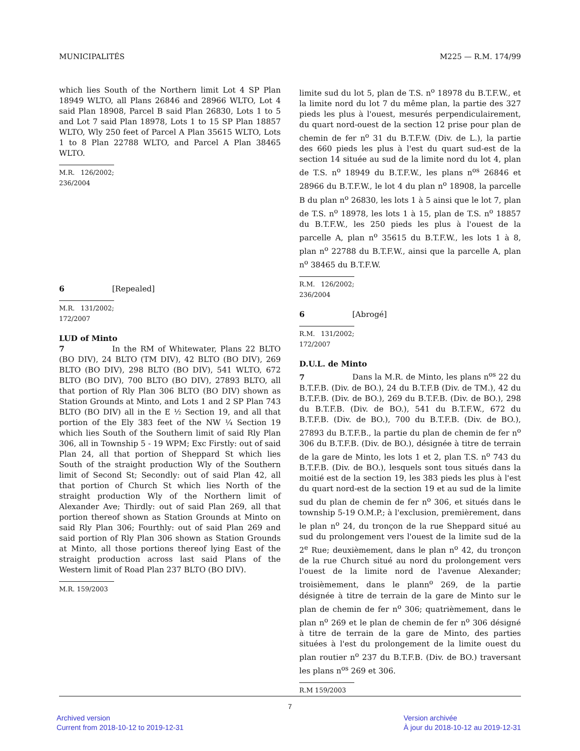MUNICIPALITÉS M225 — R.M. 174/99
which lies South of the Northern limit Lot 4 SP Plan 18949 WLTO, all Plans 26846 and 28966 WLTO, Lot 4 said Plan 18908, Parcel B said Plan 26830, Lots 1 to 5 and Lot 7 said Plan 18978, Lots 1 to 15 SP Plan 18857 WLTO, Wly 250 feet of Parcel A Plan 35615 WLTO, Lots 1 to 8 Plan 22788 WLTO, and Parcel A Plan 38465 WLTO.
M.R. 126/2002; 236/2004
6 [Repealed]
M.R. 131/2002; 172/2007
LUD of Minto
7 In the RM of Whitewater, Plans 22 BLTO (BO DIV), 24 BLTO (TM DIV), 42 BLTO (BO DIV), 269 BLTO (BO DIV), 298 BLTO (BO DIV), 541 WLTO, 672 BLTO (BO DIV), 700 BLTO (BO DIV), 27893 BLTO, all that portion of Rly Plan 306 BLTO (BO DIV) shown as Station Grounds at Minto, and Lots 1 and 2 SP Plan 743 BLTO (BO DIV) all in the E ½ Section 19, and all that portion of the Ely 383 feet of the NW ¼ Section 19 which lies South of the Southern limit of said Rly Plan 306, all in Township 5 - 19 WPM; Exc Firstly: out of said Plan 24, all that portion of Sheppard St which lies South of the straight production Wly of the Southern limit of Second St; Secondly: out of said Plan 42, all that portion of Church St which lies North of the straight production Wly of the Northern limit of Alexander Ave; Thirdly: out of said Plan 269, all that portion thereof shown as Station Grounds at Minto on said Rly Plan 306; Fourthly: out of said Plan 269 and said portion of Rly Plan 306 shown as Station Grounds at Minto, all those portions thereof lying East of the straight production across last said Plans of the Western limit of Road Plan 237 BLTO (BO DIV).
M.R. 159/2003
limite sud du lot 5, plan de T.S. n<sup>o</sup> 18978 du B.T.F.W., et la limite nord du lot 7 du même plan, la partie des 327 pieds les plus à l'ouest, mesurés perpendiculairement, du quart nord-ouest de la section 12 prise pour plan de chemin de fer n<sup>o</sup> 31 du B.T.F.W. (Div. de L.), la partie des 660 pieds les plus à l'est du quart sud-est de la section 14 située au sud de la limite nord du lot 4, plan de T.S. n<sup>o</sup> 18949 du B.T.F.W., les plans n<sup>os</sup> 26846 et 28966 du B.T.F.W., le lot 4 du plan n<sup>o</sup> 18908, la parcelle B du plan n<sup>o</sup> 26830, les lots 1 à 5 ainsi que le lot 7, plan de T.S. n<sup>o</sup> 18978, les lots 1 à 15, plan de T.S. n<sup>o</sup> 18857 du B.T.F.W., les 250 pieds les plus à l'ouest de la parcelle A, plan n<sup>o</sup> 35615 du B.T.F.W., les lots 1 à 8, plan n<sup>o</sup> 22788 du B.T.F.W., ainsi que la parcelle A, plan n<sup>o</sup> 38465 du B.T.F.W.
R.M. 126/2002; 236/2004
6 [Abrogé]
R.M. 131/2002; 172/2007
D.U.L. de Minto
7 Dans la M.R. de Minto, les plans n<sup>os</sup> 22 du B.T.F.B. (Div. de BO.), 24 du B.T.F.B (Div. de TM.), 42 du B.T.F.B. (Div. de BO.), 269 du B.T.F.B. (Div. de BO.), 298 du B.T.F.B. (Div. de BO.), 541 du B.T.F.W., 672 du B.T.F.B. (Div. de BO.), 700 du B.T.F.B. (Div. de BO.), 27893 du B.T.F.B., la partie du plan de chemin de fer n<sup>o</sup> 306 du B.T.F.B. (Div. de BO.), désignée à titre de terrain de la gare de Minto, les lots 1 et 2, plan T.S. n<sup>o</sup> 743 du B.T.F.B. (Div. de BO.), lesquels sont tous situés dans la moitié est de la section 19, les 383 pieds les plus à l'est du quart nord-est de la section 19 et au sud de la limite sud du plan de chemin de fer n<sup>o</sup> 306, et situés dans le township 5-19 O.M.P.; à l'exclusion, premièrement, dans le plan n<sup>o</sup> 24, du tronçon de la rue Sheppard situé au sud du prolongement vers l'ouest de la limite sud de la 2<sup>e</sup> Rue; deuxièmement, dans le plan n<sup>o</sup> 42, du tronçon de la rue Church situé au nord du prolongement vers l'ouest de la limite nord de l'avenue Alexander; troisièmement, dans le plann<sup>o</sup> 269, de la partie désignée à titre de terrain de la gare de Minto sur le plan de chemin de fer n<sup>o</sup> 306; quatrièmement, dans le plan n<sup>o</sup> 269 et le plan de chemin de fer n<sup>o</sup> 306 désigné à titre de terrain de la gare de Minto, des parties situées à l'est du prolongement de la limite ouest du plan routier n<sup>o</sup> 237 du B.T.F.B. (Div. de BO.) traversant les plans n<sup>os</sup> 269 et 306.
R.M 159/2003
7
Archived version
Current from 2018-10-12 to 2019-12-31
Version archivée
À jour du 2018-10-12 au 2019-12-31